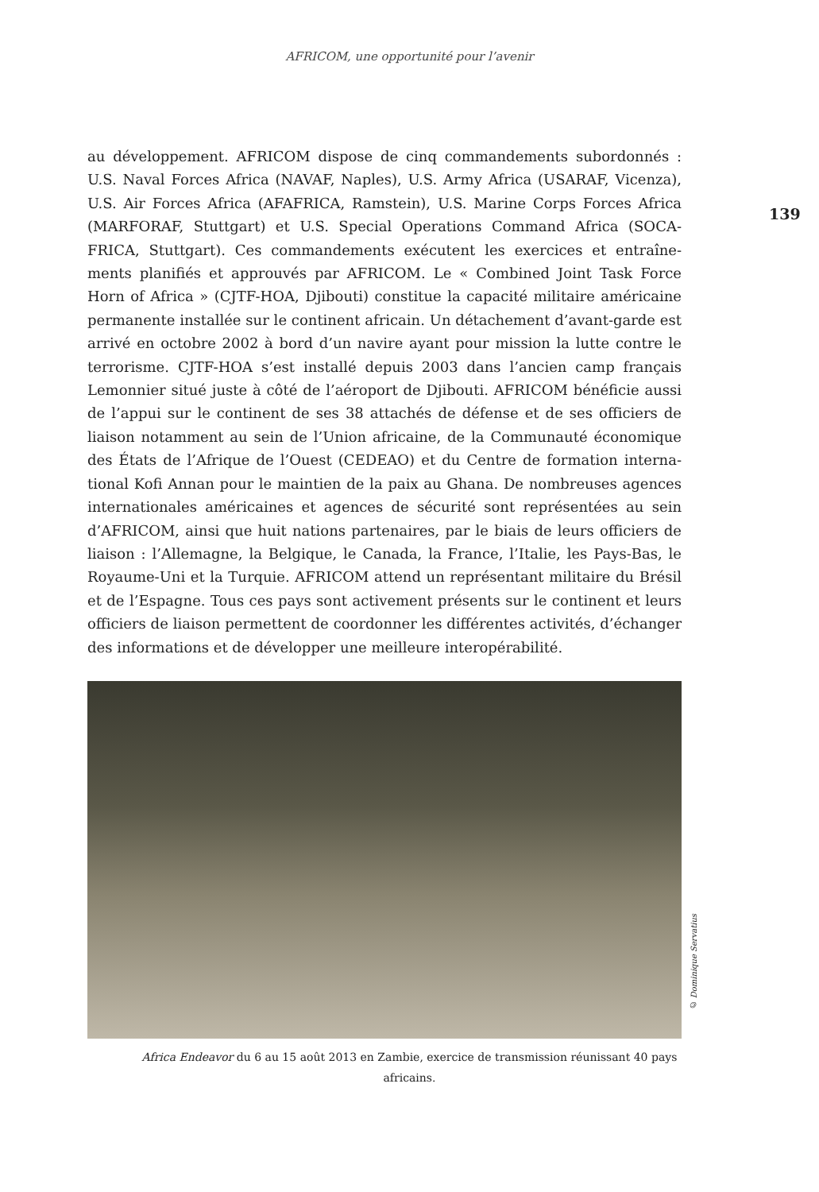AFRICOM, une opportunité pour l’avenir
139
au développement. AFRICOM dispose de cinq commandements subordonnés : U.S. Naval Forces Africa (NAVAF, Naples), U.S. Army Africa (USARAF, Vicenza), U.S. Air Forces Africa (AFAFRICA, Ramstein), U.S. Marine Corps Forces Africa (MARFORAF, Stuttgart) et U.S. Special Operations Command Africa (SOCA­FRICA, Stuttgart). Ces commandements exécutent les exercices et entraîne­ments planifiés et approuvés par AFRICOM. Le « Combined Joint Task Force Horn of Africa » (CJTF-HOA, Djibouti) constitue la capacité militaire américaine permanente installée sur le continent africain. Un détachement d’avant-garde est arrivé en octobre 2002 à bord d’un navire ayant pour mission la lutte contre le terrorisme. CJTF-HOA s’est installé depuis 2003 dans l’ancien camp français Lemonnier situé juste à côté de l’aéroport de Djibouti. AFRICOM bénéficie aussi de l’appui sur le continent de ses 38 attachés de défense et de ses officiers de liaison notamment au sein de l’Union africaine, de la Communauté économique des États de l’Afrique de l’Ouest (CEDEAO) et du Centre de formation interna­tional Kofi Annan pour le maintien de la paix au Ghana. De nombreuses agences internationales américaines et agences de sécurité sont représentées au sein d’AFRICOM, ainsi que huit nations partenaires, par le biais de leurs officiers de liaison : l’Allemagne, la Belgique, le Canada, la France, l’Italie, les Pays-Bas, le Royaume-Uni et la Turquie. AFRICOM attend un représentant militaire du Brésil et de l’Espagne. Tous ces pays sont activement présents sur le continent et leurs officiers de liaison permettent de coordonner les différentes activités, d’échanger des informations et de développer une meilleure interopérabilité.
© Dominique Servatius
Africa Endeavor du 6 au 15 août 2013 en Zambie, exercice de transmission réunissant 40 pays africains.